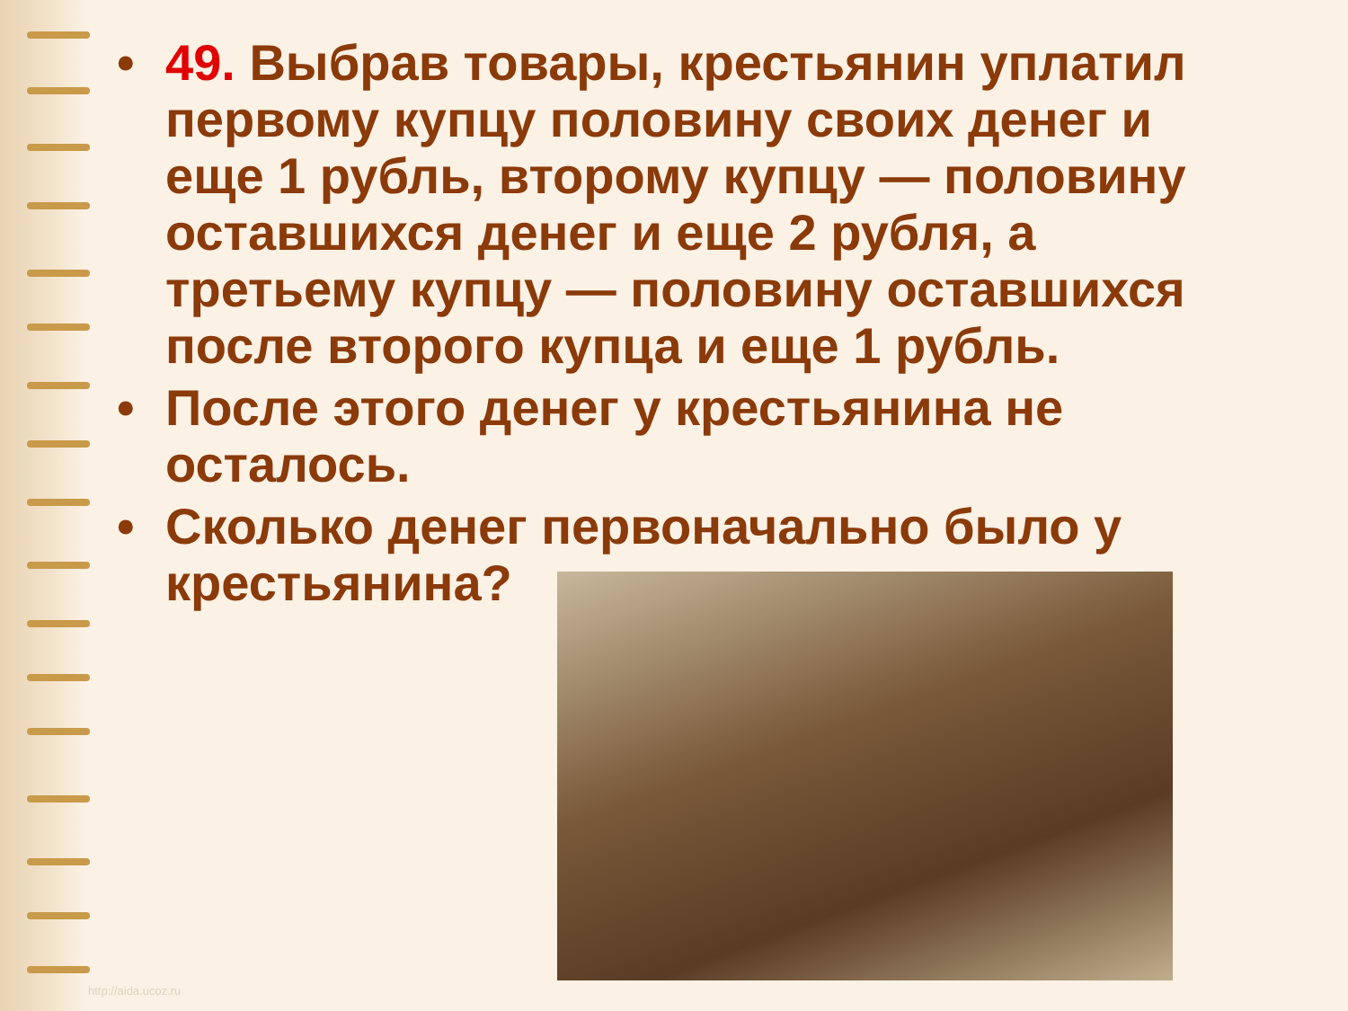• 49. Выбрав товары, крестьянин уплатил первому купцу половину своих денег и еще 1 рубль, второму купцу — половину оставшихся денег и еще 2 рубля, а третьему купцу — половину оставшихся после второго купца и еще 1 рубль.
• После этого денег у крестьянина не осталось.
• Сколько денег первоначально было у крестьянина?
http://aida.ucoz.ru